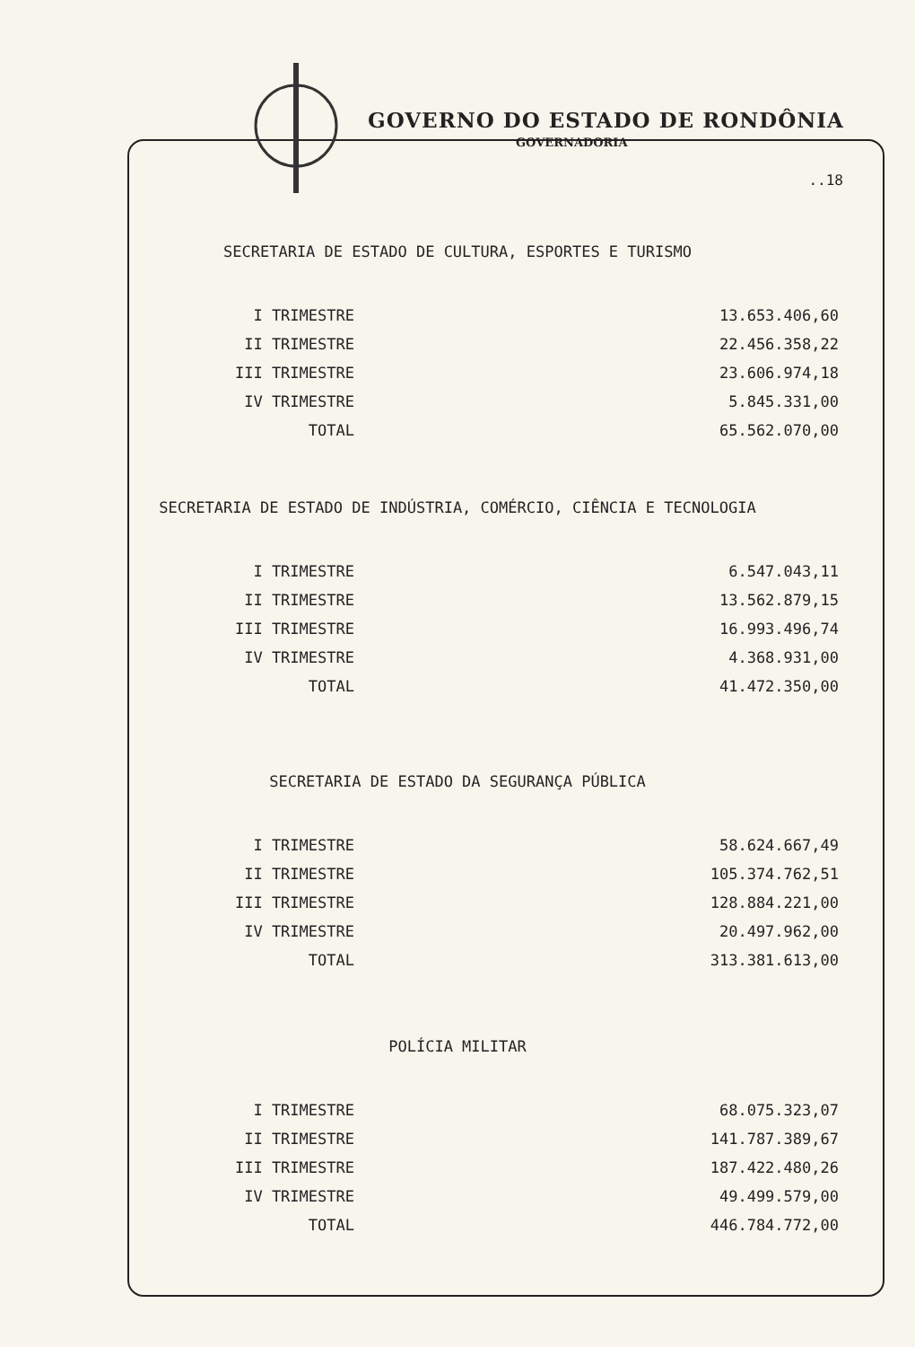GOVERNO DO ESTADO DE RONDÔNIA
GOVERNADORIA
..18
SECRETARIA DE ESTADO DE CULTURA, ESPORTES E TURISMO
| I TRIMESTRE | 13.653.406,60 |
| II TRIMESTRE | 22.456.358,22 |
| III TRIMESTRE | 23.606.974,18 |
| IV TRIMESTRE | 5.845.331,00 |
| TOTAL | 65.562.070,00 |
SECRETARIA DE ESTADO DE INDÚSTRIA, COMÉRCIO, CIÊNCIA E TECNOLOGIA
| I TRIMESTRE | 6.547.043,11 |
| II TRIMESTRE | 13.562.879,15 |
| III TRIMESTRE | 16.993.496,74 |
| IV TRIMESTRE | 4.368.931,00 |
| TOTAL | 41.472.350,00 |
SECRETARIA DE ESTADO DA SEGURANÇA PÚBLICA
| I TRIMESTRE | 58.624.667,49 |
| II TRIMESTRE | 105.374.762,51 |
| III TRIMESTRE | 128.884.221,00 |
| IV TRIMESTRE | 20.497.962,00 |
| TOTAL | 313.381.613,00 |
POLÍCIA MILITAR
| I TRIMESTRE | 68.075.323,07 |
| II TRIMESTRE | 141.787.389,67 |
| III TRIMESTRE | 187.422.480,26 |
| IV TRIMESTRE | 49.499.579,00 |
| TOTAL | 446.784.772,00 |